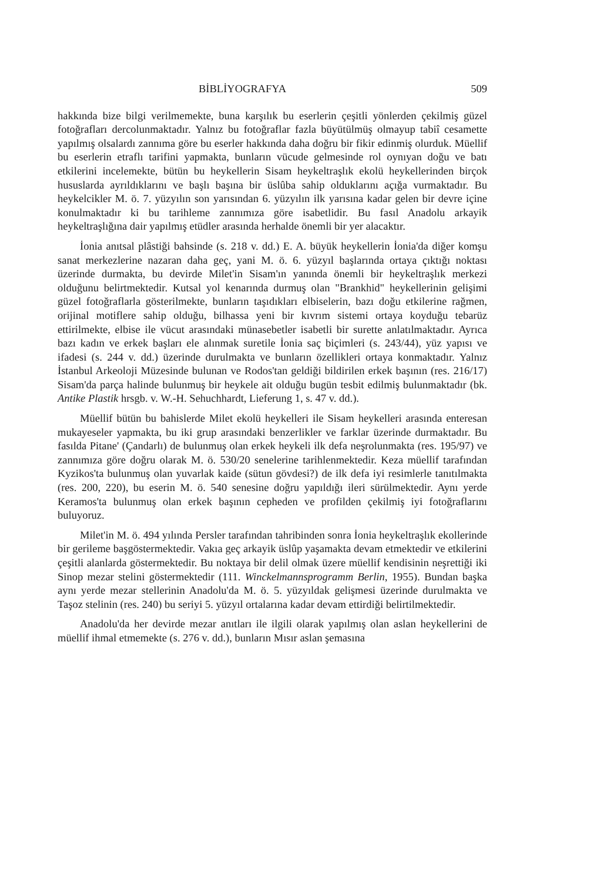BİBLİYOGRAFYA 509
hakkında bize bilgi verilmemekte, buna karşılık bu eserlerin çeşitli yönlerden çekilmiş güzel fotoğrafları dercolunmaktadır. Yalnız bu fotoğraflar fazla büyütülmüş olmayup tabiî cesamette yapılmış olsalardı zannıma göre bu eserler hakkında daha doğru bir fikir edinmiş olurduk. Müellif bu eserlerin etraflı tarifini yapmakta, bunların vücude gelmesinde rol oynıyan doğu ve batı etkilerini incelemekte, bütün bu heykellerin Sisam heykeltraşlık ekolü heykellerinden birçok hususlarda ayrıldıklarını ve başlı başına bir üslûba sahip olduklarını açığa vurmaktadır. Bu heykelcikler M. ö. 7. yüzyılın son yarısından 6. yüzyılın ilk yarısına kadar gelen bir devre içine konulmaktadır ki bu tarihleme zannımıza göre isabetlidir. Bu fasıl Anadolu arkayik heykeltraşlığına dair yapılmış etüdler arasında herhalde önemli bir yer alacaktır.
İonia anıtsal plâstiği bahsinde (s. 218 v. dd.) E. A. büyük heykellerin İonia'da diğer komşu sanat merkezlerine nazaran daha geç, yani M. ö. 6. yüzyıl başlarında ortaya çıktığı noktası üzerinde durmakta, bu devirde Milet'in Sisam'ın yanında önemli bir heykeltraşlık merkezi olduğunu belirtmektedir. Kutsal yol kenarında durmuş olan "Brankhid" heykellerinin gelişimi güzel fotoğraflarla gösterilmekte, bunların taşıdıkları elbiselerin, bazı doğu etkilerine rağmen, orijinal motiflere sahip olduğu, bilhassa yeni bir kıvrım sistemi ortaya koyduğu tebarüz ettirilmekte, elbise ile vücut arasındaki münasebetler isabetli bir surette anlatılmaktadır. Ayrıca bazı kadın ve erkek başları ele alınmak suretile İonia saç biçimleri (s. 243/44), yüz yapısı ve ifadesi (s. 244 v. dd.) üzerinde durulmakta ve bunların özellikleri ortaya konmaktadır. Yalnız İstanbul Arkeoloji Müzesinde bulunan ve Rodos'tan geldiği bildirilen erkek başının (res. 216/17) Sisam'da parça halinde bulunmuş bir heykele ait olduğu bugün tesbit edilmiş bulunmaktadır (bk. Antike Plastik hrsgb. v. W.-H. Sehuchhardt, Lieferung 1, s. 47 v. dd.).
Müellif bütün bu bahislerde Milet ekolü heykelleri ile Sisam heykelleri arasında enteresan mukayeseler yapmakta, bu iki grup arasındaki benzerlikler ve farklar üzerinde durmaktadır. Bu fasılda Pitane' (Çandarlı) de bulunmuş olan erkek heykeli ilk defa neşrolunmakta (res. 195/97) ve zannımıza göre doğru olarak M. ö. 530/20 senelerine tarihlenmektedir. Keza müellif tarafından Kyzikos'ta bulunmuş olan yuvarlak kaide (sütun gövdesi?) de ilk defa iyi resimlerle tanıtılmakta (res. 200, 220), bu eserin M. ö. 540 senesine doğru yapıldığı ileri sürülmektedir. Aynı yerde Keramos'ta bulunmuş olan erkek başının cepheden ve profilden çekilmiş iyi fotoğraflarını buluyoruz.
Milet'in M. ö. 494 yılında Persler tarafından tahribinden sonra İonia heykeltraşlık ekollerinde bir gerileme başgöstermektedir. Vakıa geç arkayik üslûp yaşamakta devam etmektedir ve etkilerini çeşitli alanlarda göstermektedir. Bu noktaya bir delil olmak üzere müellif kendisinin neşrettiği iki Sinop mezar stelini göstermektedir (111. Winckelmannsprogramm Berlin, 1955). Bundan başka aynı yerde mezar stellerinin Anadolu'da M. ö. 5. yüzyıldak gelişmesi üzerinde durulmakta ve Taşoz stelinin (res. 240) bu seriyi 5. yüzyıl ortalarına kadar devam ettirdiği belirtilmektedir.
Anadolu'da her devirde mezar anıtları ile ilgili olarak yapılmış olan aslan heykellerini de müellif ihmal etmemekte (s. 276 v. dd.), bunların Mısır aslan şemasına